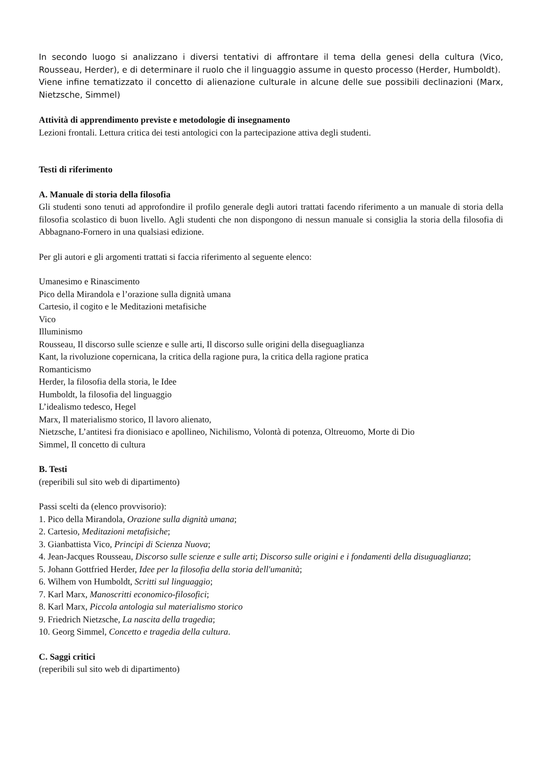In secondo luogo si analizzano i diversi tentativi di affrontare il tema della genesi della cultura (Vico, Rousseau, Herder), e di determinare il ruolo che il linguaggio assume in questo processo (Herder, Humboldt).
Viene infine tematizzato il concetto di alienazione culturale in alcune delle sue possibili declinazioni (Marx, Nietzsche, Simmel)
Attività di apprendimento previste e metodologie di insegnamento
Lezioni frontali. Lettura critica dei testi antologici con la partecipazione attiva degli studenti.
Testi di riferimento
A. Manuale di storia della filosofia
Gli studenti sono tenuti ad approfondire il profilo generale degli autori trattati facendo riferimento a un manuale di storia della filosofia scolastico di buon livello. Agli studenti che non dispongono di nessun manuale si consiglia la storia della filosofia di Abbagnano-Fornero in una qualsiasi edizione.
Per gli autori e gli argomenti trattati si faccia riferimento al seguente elenco:
Umanesimo e Rinascimento
Pico della Mirandola e l’orazione sulla dignità umana
Cartesio, il cogito e le Meditazioni metafisiche
Vico
Illuminismo
Rousseau, Il discorso sulle scienze e sulle arti, Il discorso sulle origini della diseguaglianza
Kant, la rivoluzione copernicana, la critica della ragione pura, la critica della ragione pratica
Romanticismo
Herder, la filosofia della storia, le Idee
Humboldt, la filosofia del linguaggio
L’idealismo tedesco, Hegel
Marx, Il materialismo storico, Il lavoro alienato,
Nietzsche, L’antitesi fra dionisiaco e apollineo, Nichilismo, Volontà di potenza, Oltreuomo, Morte di Dio
Simmel, Il concetto di cultura
B. Testi
(reperibili sul sito web di dipartimento)
Passi scelti da (elenco provvisorio):
1. Pico della Mirandola, Orazione sulla dignità umana;
2. Cartesio, Meditazioni metafisiche;
3. Gianbattista Vico, Principi di Scienza Nuova;
4. Jean-Jacques Rousseau, Discorso sulle scienze e sulle arti; Discorso sulle origini e i fondamenti della disuguaglianza;
5. Johann Gottfried Herder, Idee per la filosofia della storia dell'umanità;
6. Wilhem von Humboldt, Scritti sul linguaggio;
7. Karl Marx, Manoscritti economico-filosofici;
8. Karl Marx, Piccola antologia sul materialismo storico
9. Friedrich Nietzsche, La nascita della tragedia;
10. Georg Simmel, Concetto e tragedia della cultura.
C. Saggi critici
(reperibili sul sito web di dipartimento)